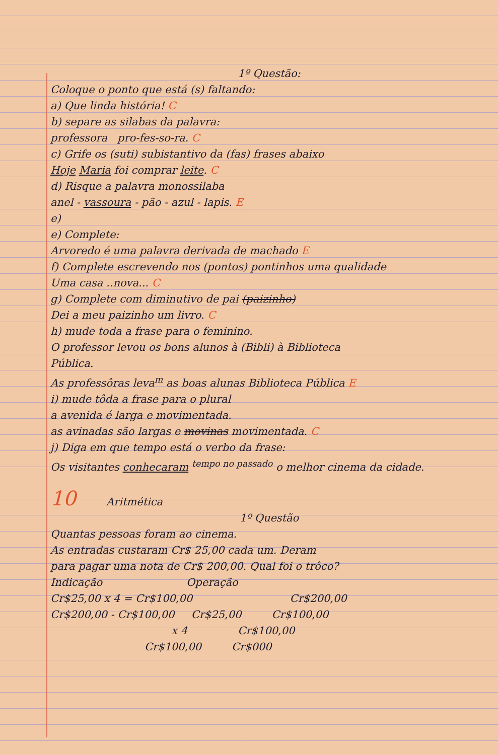1º Questão:
Coloque o ponto que está (s) faltando:
a) Que linda história! C
b) separe as silabas da palavra:
professora pro-fes-so-ra. C
c) Grife os (suti) subistantivo da (fas) frases abaixo
Hoje Maria foi comprar leite. C
d) Risque a palavra monossilaba
anel - vassoura - pão - azul - lapis. E
e)
e) Complete:
Arvoredo é uma palavra derivada de machado E
f) Complete escrevendo nos (pontos) pontinhos uma qualidade
Uma casa ..nova... C
g) Complete com diminutivo de pai (paizinho)
Dei a meu paizinho um livro. C
h) mude toda a frase para o feminino.
O professor levou os bons alunos à (Bibli) à Biblioteca
Pública.
As professôras leva<sup>m</sup> as boas alunas Biblioteca Pública E
i) mude tôda a frase para o plural
a avenida é larga e movimentada.
as avinadas são largas e movinas movimentada. C
j) Diga em que tempo está o verbo da frase:
Os visitantes conhecaram <sup>tempo no passado</sup> o melhor cinema da cidade.
10 Aritmética
1º Questão
Quantas pessoas foram ao cinema.
As entradas custaram Cr$ 25,00 cada um. Deram
para pagar uma nota de Cr$ 200,00. Qual foi o trôco?
Indicação Operação
Cr$25,00 x 4 = Cr$100,00 Cr$200,00
Cr$200,00 - Cr$100,00 Cr$25,00 Cr$100,00
x 4 Cr$100,00
Cr$100,00 Cr$000